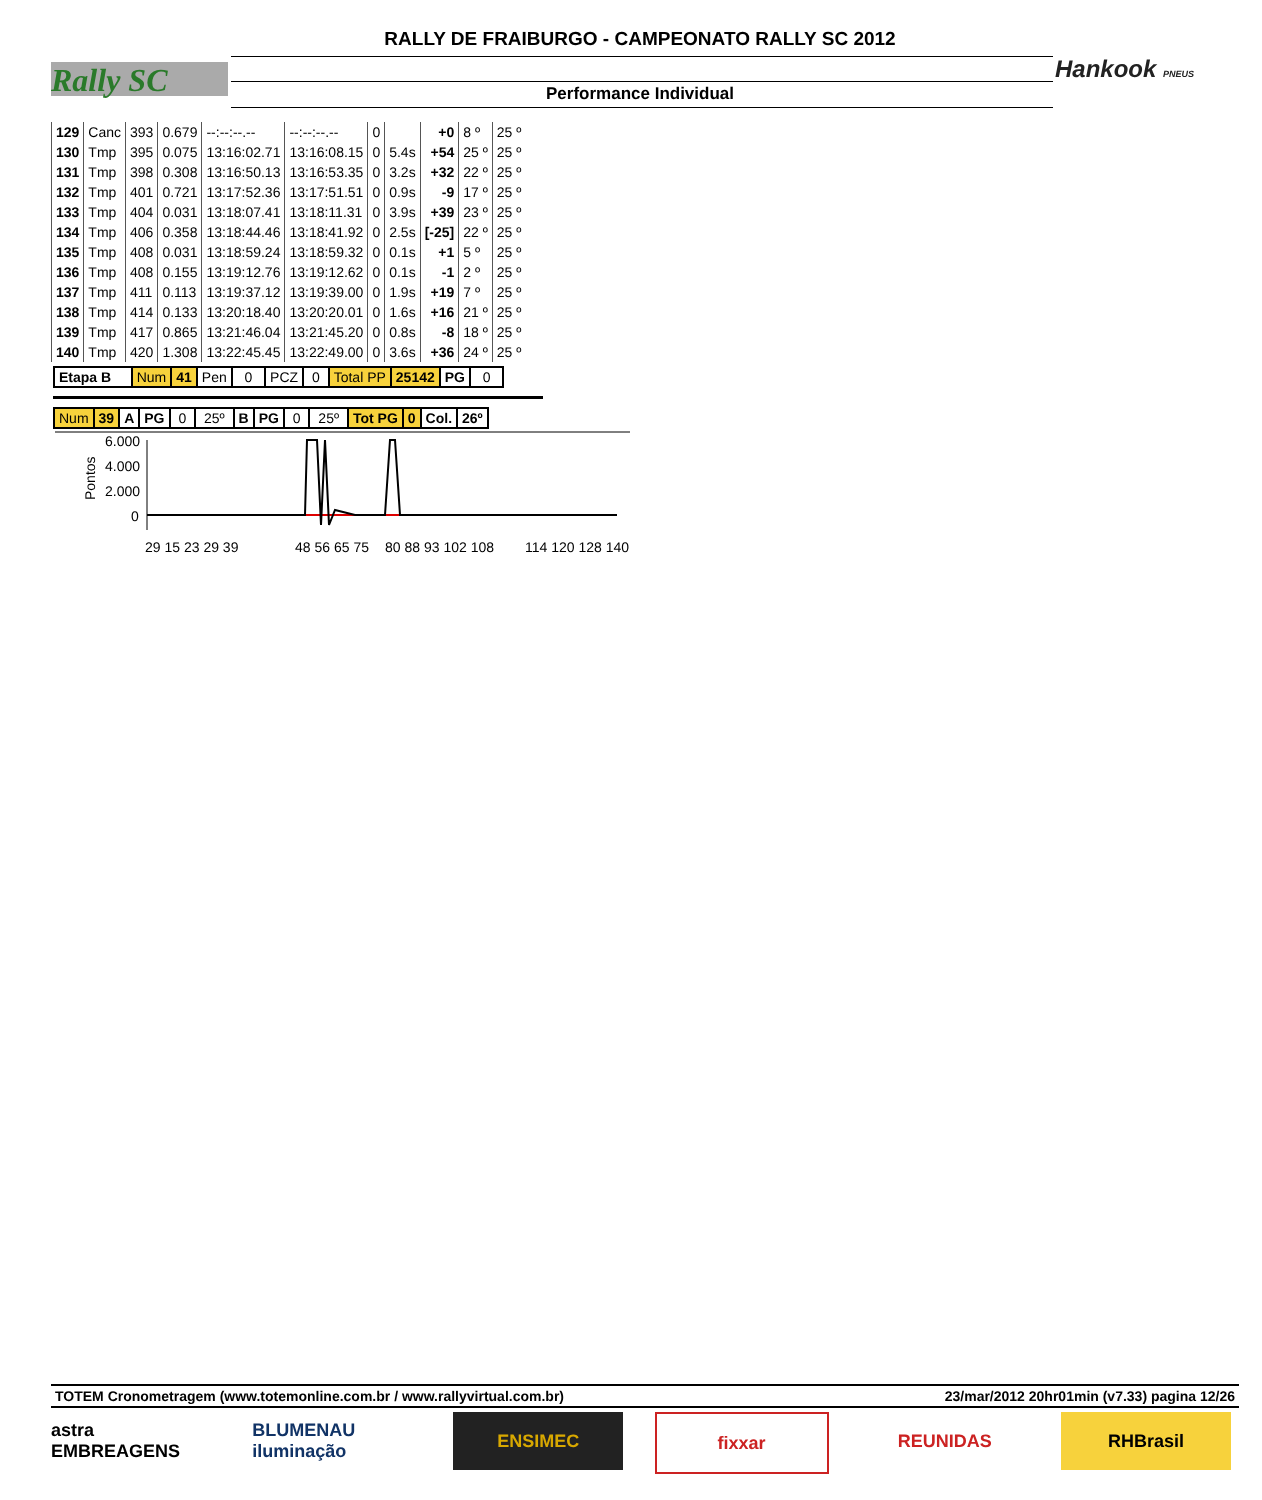RALLY DE FRAIBURGO - CAMPEONATO RALLY SC 2012
Performance Individual
Rally SC Hankook PNEUS
| 129 | Canc | 393 | 0.679 | --:--:--.-- | --:--:--.-- | 0 | | +0 | 8 º | 25 º |
| 130 | Tmp | 395 | 0.075 | 13:16:02.71 | 13:16:08.15 | 0 | 5.4s | +54 | 25 º | 25 º |
| 131 | Tmp | 398 | 0.308 | 13:16:50.13 | 13:16:53.35 | 0 | 3.2s | +32 | 22 º | 25 º |
| 132 | Tmp | 401 | 0.721 | 13:17:52.36 | 13:17:51.51 | 0 | 0.9s | -9 | 17 º | 25 º |
| 133 | Tmp | 404 | 0.031 | 13:18:07.41 | 13:18:11.31 | 0 | 3.9s | +39 | 23 º | 25 º |
| 134 | Tmp | 406 | 0.358 | 13:18:44.46 | 13:18:41.92 | 0 | 2.5s | [-25] | 22 º | 25 º |
| 135 | Tmp | 408 | 0.031 | 13:18:59.24 | 13:18:59.32 | 0 | 0.1s | +1 | 5 º | 25 º |
| 136 | Tmp | 408 | 0.155 | 13:19:12.76 | 13:19:12.62 | 0 | 0.1s | -1 | 2 º | 25 º |
| 137 | Tmp | 411 | 0.113 | 13:19:37.12 | 13:19:39.00 | 0 | 1.9s | +19 | 7 º | 25 º |
| 138 | Tmp | 414 | 0.133 | 13:20:18.40 | 13:20:20.01 | 0 | 1.6s | +16 | 21 º | 25 º |
| 139 | Tmp | 417 | 0.865 | 13:21:46.04 | 13:21:45.20 | 0 | 0.8s | -8 | 18 º | 25 º |
| 140 | Tmp | 420 | 1.308 | 13:22:45.45 | 13:22:49.00 | 0 | 3.6s | +36 | 24 º | 25 º |
| Etapa B | Num | 41 | Pen | 0 | PCZ | 0 | Total PP | 25142 | PG | 0 |
| Num | 39 | A | PG | 0 | 25º | B | PG | 0 | 25º | Tot PG | 0 | Col. | 26º |
Pontos
6.000
4.000
2.000
0
29 15 23 29 39
48 56 65 75
80 88 93 102 108
114 120 128 140
TOTEM Cronometragem (www.totemonline.com.br / www.rallyvirtual.com.br) 23/mar/2012 20hr01min (v7.33) pagina 12/26
astra EMBREAGENS
BLUMENAU iluminação
ENSIMEC fixxar REUNIDAS RHBrasil